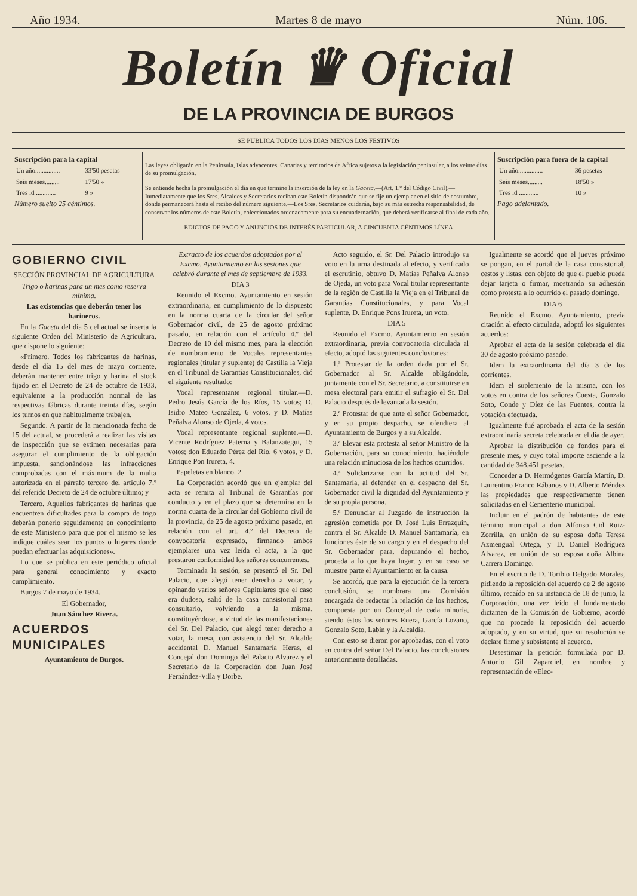Año 1934. Martes 8 de mayo Núm. 106.
Boletín ♛ Oficial
DE LA PROVINCIA DE BURGOS
SE PUBLICA TODOS LOS DIAS MENOS LOS FESTIVOS
Suscripción para la capital
| Un año............... | 33'50 pesetas |
| Seis meses......... | 17'50 » |
| Tres id ............ | 9 » |
Número suelto 25 céntimos.
Las leyes obligarán en la Península, Islas adyacentes, Canarias y territorios de Africa sujetos a la legislación peninsular, a los veinte días de su promulgación.
Se entiende hecha la promulgación el día en que termine la inserción de la ley en la Gaceta.—(Art. 1.º del Código Civil).—Inmediatamente que los Sres. Alcaldes y Secretarios reciban este Boletín dispondrán que se fije un ejemplar en el sitio de costumbre, donde permanecerá hasta el recibo del número siguiente.—Los Sres. Secretarios cuidarán, bajo su más estrecha responsabilidad, de conservar los números de este Boletín, coleccionados ordenadamente para su encuadernación, que deberá verificarse al final de cada año.
EDICTOS DE PAGO Y ANUNCIOS DE INTERÉS PARTICULAR, A CINCUENTA CÉNTIMOS LÍNEA
Suscripción para fuera de la capital
| Un año............... | 36 pesetas |
| Seis meses......... | 18'50 » |
| Tres id ............ | 10 » |
Pago adelantado.
GOBIERNO CIVIL
SECCIÓN PROVINCIAL DE AGRICULTURA
Trigo o harinas para un mes como reserva mínima.
Las existencias que deberán tener los harineros.
En la Gaceta del día 5 del actual se inserta la siguiente Orden del Ministerio de Agricultura, que dispone lo siguiente:
«Primero. Todos los fabricantes de harinas, desde el día 15 del mes de mayo corriente, deberán mantener entre trigo y harina el stock fijado en el Decreto de 24 de octubre de 1933, equivalente a la producción normal de las respectivas fábricas durante treinta días, según los turnos en que habitualmente trabajen.
Segundo. A partir de la mencionada fecha de 15 del actual, se procederá a realizar las visitas de inspección que se estimen necesarias para asegurar el cumplimiento de la obligación impuesta, sancionándose las infracciones comprobadas con el máximum de la multa autorizada en el párrafo tercero del artículo 7.º del referido Decreto de 24 de octubre último; y
Tercero. Aquellos fabricantes de harinas que encuentren dificultades para la compra de trigo deberán ponerlo seguidamente en conocimiento de este Ministerio para que por el mismo se les indique cuáles sean los puntos o lugares donde puedan efectuar las adquisiciones».
Lo que se publica en este periódico oficial para general conocimiento y exacto cumplimiento.
Burgos 7 de mayo de 1934.
El Gobernador,
Juan Sánchez Rivera.
ACUERDOS MUNICIPALES
Ayuntamiento de Burgos.
Extracto de los acuerdos adoptados por el Excmo. Ayuntamiento en las sesiones que celebró durante el mes de septiembre de 1933.
DIA 3
Reunido el Excmo. Ayuntamiento en sesión extraordinaria, en cumplimiento de lo dispuesto en la norma cuarta de la circular del señor Gobernador civil, de 25 de agosto próximo pasado, en relación con el artículo 4.º del Decreto de 10 del mismo mes, para la elección de nombramiento de Vocales representantes regionales (titular y suplente) de Castilla la Vieja en el Tribunal de Garantías Constitucionales, dió el siguiente resultado:
Vocal representante regional titular.—D. Pedro Jesús García de los Ríos, 15 votos; D. Isidro Mateo González, 6 votos, y D. Matías Peñalva Alonso de Ojeda, 4 votos.
Vocal representante regional suplente.—D. Vicente Rodríguez Paterna y Balanzategui, 15 votos; don Eduardo Pérez del Río, 6 votos, y D. Enrique Pon Irureta, 4.
Papeletas en blanco, 2.
La Corporación acordó que un ejemplar del acta se remita al Tribunal de Garantías por conducto y en el plazo que se determina en la norma cuarta de la circular del Gobierno civil de la provincia, de 25 de agosto próximo pasado, en relación con el art. 4.º del Decreto de convocatoria expresado, firmando ambos ejemplares una vez leída el acta, a la que prestaron conformidad los señores concurrentes.
Terminada la sesión, se presentó el Sr. Del Palacio, que alegó tener derecho a votar, y opinando varios señores Capitulares que el caso era dudoso, salió de la casa consistorial para consultarlo, volviendo a la misma, constituyéndose, a virtud de las manifestaciones del Sr. Del Palacio, que alegó tener derecho a votar, la mesa, con asistencia del Sr. Alcalde accidental D. Manuel Santamaría Heras, el Concejal don Domingo del Palacio Alvarez y el Secretario de la Corporación don Juan José Fernández-Villa y Dorbe.
Acto seguido, el Sr. Del Palacio introdujo su voto en la urna destinada al efecto, y verificado el escrutinio, obtuvo D. Matías Peñalva Alonso de Ojeda, un voto para Vocal titular representante de la región de Castilla la Vieja en el Tribunal de Garantías Constitucionales, y para Vocal suplente, D. Enrique Pons Irureta, un voto.
DIA 5
Reunido el Excmo. Ayuntamiento en sesión extraordinaria, previa convocatoria circulada al efecto, adoptó las siguientes conclusiones:
1.ª Protestar de la orden dada por el Sr. Gobernador al Sr. Alcalde obligándole, juntamente con el Sr. Secretario, a constituirse en mesa electoral para emitir el sufragio el Sr. Del Palacio después de levantada la sesión.
2.ª Protestar de que ante el señor Gobernador, y en su propio despacho, se ofendiera al Ayuntamiento de Burgos y a su Alcalde.
3.ª Elevar esta protesta al señor Ministro de la Gobernación, para su conocimiento, haciéndole una relación minuciosa de los hechos ocurridos.
4.ª Solidarizarse con la actitud del Sr. Santamaría, al defender en el despacho del Sr. Gobernador civil la dignidad del Ayuntamiento y de su propia persona.
5.ª Denunciar al Juzgado de instrucción la agresión cometida por D. José Luis Errazquin, contra el Sr. Alcalde D. Manuel Santamaría, en funciones éste de su cargo y en el despacho del Sr. Gobernador para, depurando el hecho, proceda a lo que haya lugar, y en su caso se muestre parte el Ayuntamiento en la causa.
Se acordó, que para la ejecución de la tercera conclusión, se nombrara una Comisión encargada de redactar la relación de los hechos, compuesta por un Concejal de cada minoría, siendo éstos los señores Ruera, García Lozano, Gonzalo Soto, Labín y la Alcaldía.
Con esto se dieron por aprobadas, con el voto en contra del señor Del Palacio, las conclusiones anteriormente detalladas.
Igualmente se acordó que el jueves próximo se pongan, en el portal de la casa consistorial, cestos y listas, con objeto de que el pueblo pueda dejar tarjeta o firmar, mostrando su adhesión como protesta a lo ocurrido el pasado domingo.
DIA 6
Reunido el Excmo. Ayuntamiento, previa citación al efecto circulada, adoptó los siguientes acuerdos:
Aprobar el acta de la sesión celebrada el día 30 de agosto próximo pasado.
Idem la extraordinaria del día 3 de los corrientes.
Idem el suplemento de la misma, con los votos en contra de los señores Cuesta, Gonzalo Soto, Conde y Díez de las Fuentes, contra la votación efectuada.
Igualmente fué aprobada el acta de la sesión extraordinaria secreta celebrada en el día de ayer.
Aprobar la distribución de fondos para el presente mes, y cuyo total importe asciende a la cantidad de 348.451 pesetas.
Conceder a D. Hermógenes García Martín, D. Laurentino Franco Rábanos y D. Alberto Méndez las propiedades que respectivamente tienen solicitadas en el Cementerio municipal.
Incluir en el padrón de habitantes de este término municipal a don Alfonso Cid Ruiz-Zorrilla, en unión de su esposa doña Teresa Azmengual Ortega, y D. Daniel Rodríguez Alvarez, en unión de su esposa doña Albina Carrera Domingo.
En el escrito de D. Toribio Delgado Morales, pidiendo la reposición del acuerdo de 2 de agosto último, recaído en su instancia de 18 de junio, la Corporación, una vez leído el fundamentado dictamen de la Comisión de Gobierno, acordó que no procede la reposición del acuerdo adoptado, y en su virtud, que su resolución se declare firme y subsistente el acuerdo.
Desestimar la petición formulada por D. Antonio Gil Zapardiel, en nombre y representación de «Elec-